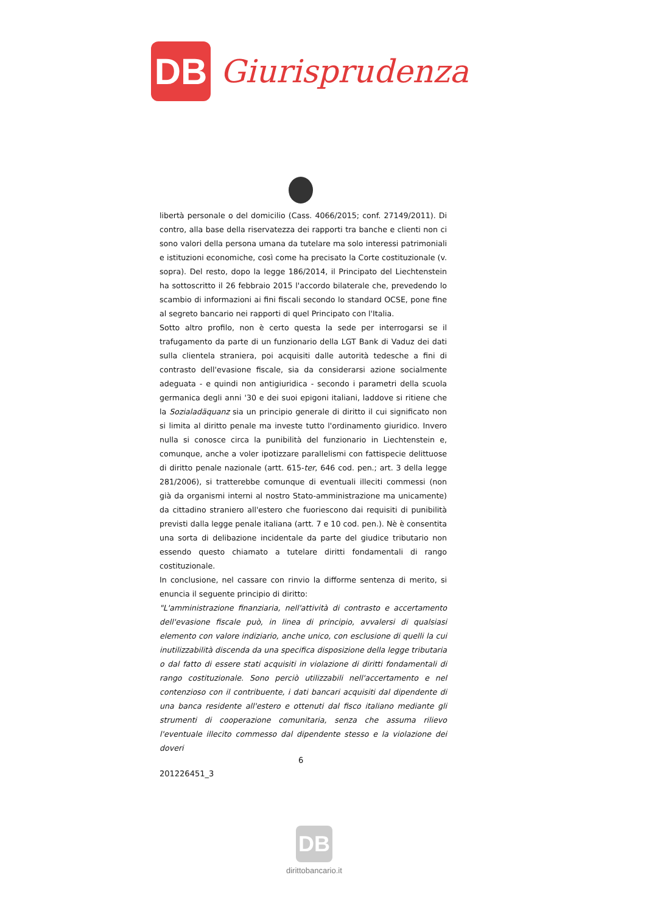DB
Giurisprudenza
libertà personale o del domicilio (Cass. 4066/2015; conf. 27149/2011). Di contro, alla base della riservatezza dei rapporti tra banche e clienti non ci sono valori della persona umana da tutelare ma solo interessi patrimoniali e istituzioni economiche, così come ha precisato la Corte costituzionale (v. sopra). Del resto, dopo la legge 186/2014, il Principato del Liechtenstein ha sottoscritto il 26 febbraio 2015 l'accordo bilaterale che, prevedendo lo scambio di informazioni ai fini fiscali secondo lo standard OCSE, pone fine al segreto bancario nei rapporti di quel Principato con l'Italia.
Sotto altro profilo, non è certo questa la sede per interrogarsi se il trafugamento da parte di un funzionario della LGT Bank di Vaduz dei dati sulla clientela straniera, poi acquisiti dalle autorità tedesche a fini di contrasto dell'evasione fiscale, sia da considerarsi azione socialmente adeguata - e quindi non antigiuridica - secondo i parametri della scuola germanica degli anni '30 e dei suoi epigoni italiani, laddove si ritiene che la Sozialadäquanz sia un principio generale di diritto il cui significato non si limita al diritto penale ma investe tutto l'ordinamento giuridico. Invero nulla si conosce circa la punibilità del funzionario in Liechtenstein e, comunque, anche a voler ipotizzare parallelismi con fattispecie delittuose di diritto penale nazionale (artt. 615-ter, 646 cod. pen.; art. 3 della legge 281/2006), si tratterebbe comunque di eventuali illeciti commessi (non già da organismi interni al nostro Stato-amministrazione ma unicamente) da cittadino straniero all'estero che fuoriescono dai requisiti di punibilità previsti dalla legge penale italiana (artt. 7 e 10 cod. pen.). Nè è consentita una sorta di delibazione incidentale da parte del giudice tributario non essendo questo chiamato a tutelare diritti fondamentali di rango costituzionale.
In conclusione, nel cassare con rinvio la difforme sentenza di merito, si enuncia il seguente principio di diritto:
"L'amministrazione finanziaria, nell'attività di contrasto e accertamento dell'evasione fiscale può, in linea di principio, avvalersi di qualsiasi elemento con valore indiziario, anche unico, con esclusione di quelli la cui inutilizzabilità discenda da una specifica disposizione della legge tributaria o dal fatto di essere stati acquisiti in violazione di diritti fondamentali di rango costituzionale. Sono perciò utilizzabili nell'accertamento e nel contenzioso con il contribuente, i dati bancari acquisiti dal dipendente di una banca residente all'estero e ottenuti dal fisco italiano mediante gli strumenti di cooperazione comunitaria, senza che assuma rilievo l'eventuale illecito commesso dal dipendente stesso e la violazione dei doveri
6
201226451_3
DB
dirittobancario.it